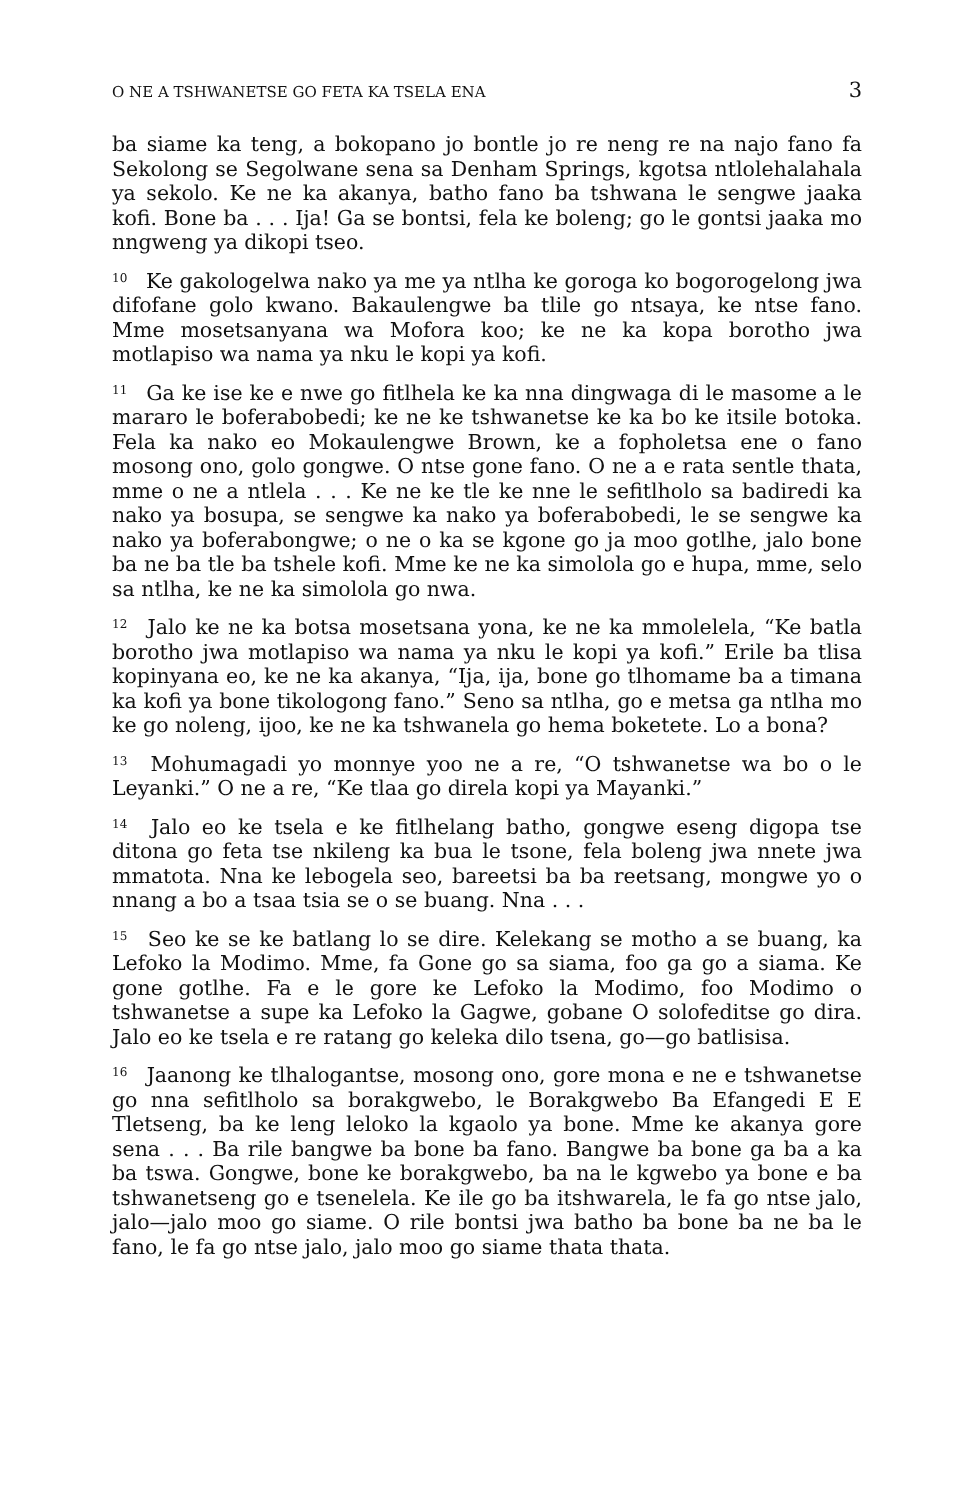O NE A TSHWANETSE GO FETA KA TSELA ENA 3
ba siame ka teng, a bokopano jo bontle jo re neng re na najo fano fa Sekolong se Segolwane sena sa Denham Springs, kgotsa ntlolehalahala ya sekolo. Ke ne ka akanya, batho fano ba tshwana le sengwe jaaka kofi. Bone ba . . . Ija! Ga se bontsi, fela ke boleng; go le gontsi jaaka mo nngweng ya dikopi tseo.
<sup>10</sup> Ke gakologelwa nako ya me ya ntlha ke goroga ko bogorogelong jwa difofane golo kwano. Bakaulengwe ba tlile go ntsaya, ke ntse fano. Mme mosetsanyana wa Mofora koo; ke ne ka kopa borotho jwa motlapiso wa nama ya nku le kopi ya kofi.
<sup>11</sup> Ga ke ise ke e nwe go fitlhela ke ka nna dingwaga di le masome a le mararo le boferabobedi; ke ne ke tshwanetse ke ka bo ke itsile botoka. Fela ka nako eo Mokaulengwe Brown, ke a fopholetsa ene o fano mosong ono, golo gongwe. O ntse gone fano. O ne a e rata sentle thata, mme o ne a ntlela . . . Ke ne ke tle ke nne le sefitlholo sa badiredi ka nako ya bosupa, se sengwe ka nako ya boferabobedi, le se sengwe ka nako ya boferabongwe; o ne o ka se kgone go ja moo gotlhe, jalo bone ba ne ba tle ba tshele kofi. Mme ke ne ka simolola go e hupa, mme, selo sa ntlha, ke ne ka simolola go nwa.
<sup>12</sup> Jalo ke ne ka botsa mosetsana yona, ke ne ka mmolelela, “Ke batla borotho jwa motlapiso wa nama ya nku le kopi ya kofi.” Erile ba tlisa kopinyana eo, ke ne ka akanya, “Ija, ija, bone go tlhomame ba a timana ka kofi ya bone tikologong fano.” Seno sa ntlha, go e metsa ga ntlha mo ke go noleng, ijoo, ke ne ka tshwanela go hema boketete. Lo a bona?
<sup>13</sup> Mohumagadi yo monnye yoo ne a re, “O tshwanetse wa bo o le Leyanki.” O ne a re, “Ke tlaa go direla kopi ya Mayanki.”
<sup>14</sup> Jalo eo ke tsela e ke fitlhelang batho, gongwe eseng digopa tse ditona go feta tse nkileng ka bua le tsone, fela boleng jwa nnete jwa mmatota. Nna ke lebogela seo, bareetsi ba ba reetsang, mongwe yo o nnang a bo a tsaa tsia se o se buang. Nna . . .
<sup>15</sup> Seo ke se ke batlang lo se dire. Kelekang se motho a se buang, ka Lefoko la Modimo. Mme, fa Gone go sa siama, foo ga go a siama. Ke gone gotlhe. Fa e le gore ke Lefoko la Modimo, foo Modimo o tshwanetse a supe ka Lefoko la Gagwe, gobane O solofeditse go dira. Jalo eo ke tsela e re ratang go keleka dilo tsena, go—go batlisisa.
<sup>16</sup> Jaanong ke tlhalogantse, mosong ono, gore mona e ne e tshwanetse go nna sefitlholo sa borakgwebo, le Borakgwebo Ba Efangedi E E Tletseng, ba ke leng leloko la kgaolo ya bone. Mme ke akanya gore sena . . . Ba rile bangwe ba bone ba fano. Bangwe ba bone ga ba a ka ba tswa. Gongwe, bone ke borakgwebo, ba na le kgwebo ya bone e ba tshwanetseng go e tsenelela. Ke ile go ba itshwarela, le fa go ntse jalo, jalo—jalo moo go siame. O rile bontsi jwa batho ba bone ba ne ba le fano, le fa go ntse jalo, jalo moo go siame thata thata.